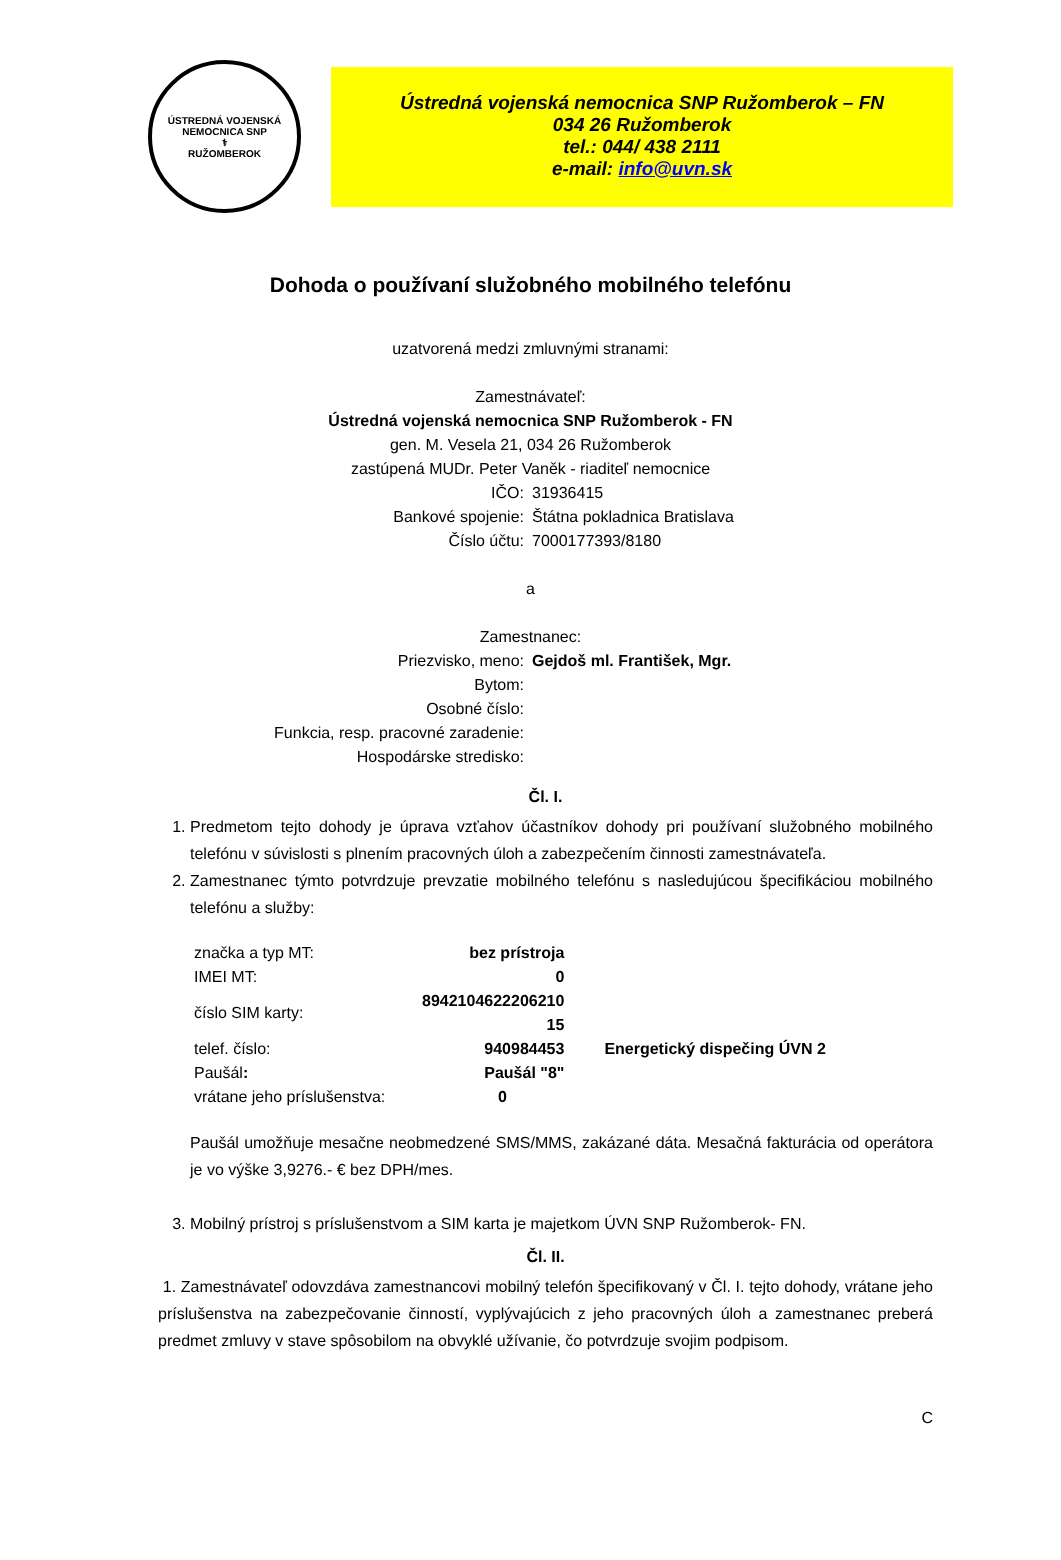ÚSTREDNÁ VOJENSKÁ NEMOCNICA SNP
⚕
RUŽOMBEROK
Ústredná vojenská nemocnica SNP Ružomberok – FN
034 26 Ružomberok
tel.: 044/ 438 2111
e-mail: info@uvn.sk
Dohoda o používaní služobného mobilného telefónu
uzatvorená medzi zmluvnými stranami:
Zamestnávateľ:
Ústredná vojenská nemocnica SNP Ružomberok - FN
gen. M. Vesela 21, 034 26 Ružomberok
zastúpená MUDr. Peter Vaněk - riaditeľ nemocnice
| IČO: | 31936415 |
| Bankové spojenie: | Štátna pokladnica Bratislava |
| Číslo účtu: | 7000177393/8180 |
a
Zamestnanec:
| Priezvisko, meno: | Gejdoš ml. František, Mgr. |
| Bytom: | |
| Osobné číslo: | |
| Funkcia, resp. pracovné zaradenie: | |
| Hospodárske stredisko: | |
Čl. I.
1. Predmetom tejto dohody je úprava vzťahov účastníkov dohody pri používaní služobného mobilného telefónu v súvislosti s plnením pracovných úloh a zabezpečením činnosti zamestnávateľa.
2. Zamestnanec týmto potvrdzuje prevzatie mobilného telefónu s nasledujúcou špecifikáciou mobilného telefónu a služby:
| značka a typ MT: | bez prístroja | |
| IMEI MT: | 0 | |
| číslo SIM karty: | 8942104622206210​15 | |
| telef. číslo: | 940984453 | Energetický dispečing ÚVN 2 |
| Paušál : | Paušál "8" | |
| vrátane jeho príslušenstva: | 0 | |
Paušál umožňuje mesačne neobmedzené SMS/MMS, zakázané dáta. Mesačná fakturácia od operátora je vo výške 3,9276.- € bez DPH/mes.
3. Mobilný prístroj s príslušenstvom a SIM karta je majetkom ÚVN SNP Ružomberok- FN.
Čl. II.
1. Zamestnávateľ odovzdáva zamestnancovi mobilný telefón špecifikovaný v Čl. I. tejto dohody, vrátane jeho príslušenstva na zabezpečovanie činností, vyplývajúcich z jeho pracovných úloh a zamestnanec preberá predmet zmluvy v stave spôsobilom na obvyklé užívanie, čo potvrdzuje svojim podpisom.
C